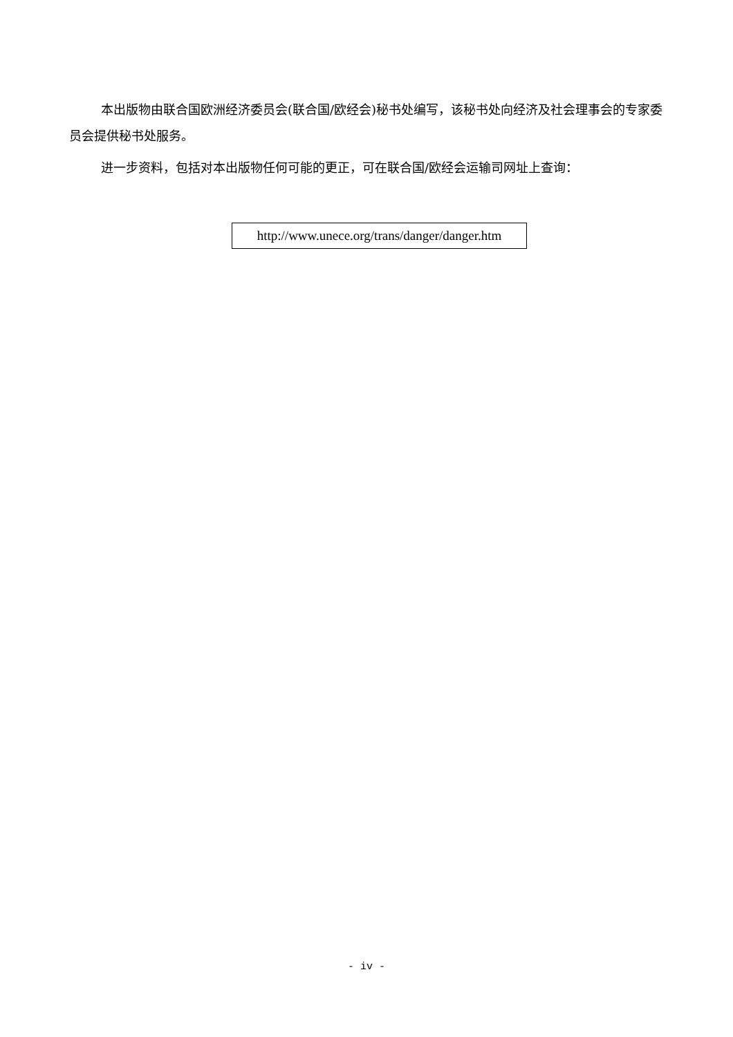本出版物由联合国欧洲经济委员会(联合国/欧经会)秘书处编写，该秘书处向经济及社会理事会的专家委员会提供秘书处服务。
进一步资料，包括对本出版物任何可能的更正，可在联合国/欧经会运输司网址上查询：
http://www.unece.org/trans/danger/danger.htm
- iv -